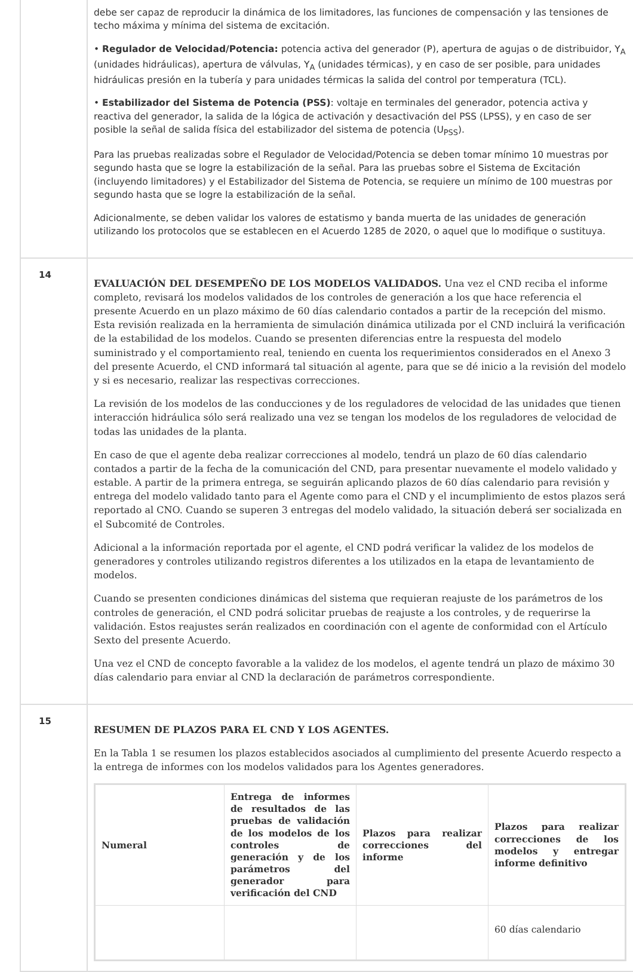| | debe ser capaz de reproducir la dinámica de los limitadores, las funciones de compensación y las tensiones de techo máxima y mínima del sistema de excitación. • Regulador de Velocidad/Potencia: potencia activa del generador (P), apertura de agujas o de distribuidor, Y<sub>A</sub> (unidades hidráulicas), apertura de válvulas, Y<sub>A</sub> (unidades térmicas), y en caso de ser posible, para unidades hidráulicas presión en la tubería y para unidades térmicas la salida del control por temperatura (TCL). • Estabilizador del Sistema de Potencia (PSS) : voltaje en terminales del generador, potencia activa y reactiva del generador, la salida de la lógica de activación y desactivación del PSS (LPSS), y en caso de ser posible la señal de salida física del estabilizador del sistema de potencia (U<sub>PSS</sub>). Para las pruebas realizadas sobre el Regulador de Velocidad/Potencia se deben tomar mínimo 10 muestras por segundo hasta que se logre la estabilización de la señal. Para las pruebas sobre el Sistema de Excitación (incluyendo limitadores) y el Estabilizador del Sistema de Potencia, se requiere un mínimo de 100 muestras por segundo hasta que se logre la estabilización de la señal. Adicionalmente, se deben validar los valores de estatismo y banda muerta de las unidades de generación utilizando los protocolos que se establecen en el Acuerdo 1285 de 2020, o aquel que lo modifique o sustituya. |
| 14 | EVALUACIÓN DEL DESEMPEÑO DE LOS MODELOS VALIDADOS. Una vez el CND reciba el informe completo, revisará los modelos validados de los controles de generación a los que hace referencia el presente Acuerdo en un plazo máximo de 60 días calendario contados a partir de la recepción del mismo. Esta revisión realizada en la herramienta de simulación dinámica utilizada por el CND incluirá la verificación de la estabilidad de los modelos. Cuando se presenten diferencias entre la respuesta del modelo suministrado y el comportamiento real, teniendo en cuenta los requerimientos considerados en el Anexo 3 del presente Acuerdo, el CND informará tal situación al agente, para que se dé inicio a la revisión del modelo y si es necesario, realizar las respectivas correcciones. La revisión de los modelos de las conducciones y de los reguladores de velocidad de las unidades que tienen interacción hidráulica sólo será realizado una vez se tengan los modelos de los reguladores de velocidad de todas las unidades de la planta. En caso de que el agente deba realizar correcciones al modelo, tendrá un plazo de 60 días calendario contados a partir de la fecha de la comunicación del CND, para presentar nuevamente el modelo validado y estable. A partir de la primera entrega, se seguirán aplicando plazos de 60 días calendario para revisión y entrega del modelo validado tanto para el Agente como para el CND y el incumplimiento de estos plazos será reportado al CNO. Cuando se superen 3 entregas del modelo validado, la situación deberá ser socializada en el Subcomité de Controles. Adicional a la información reportada por el agente, el CND podrá verificar la validez de los modelos de generadores y controles utilizando registros diferentes a los utilizados en la etapa de levantamiento de modelos. Cuando se presenten condiciones dinámicas del sistema que requieran reajuste de los parámetros de los controles de generación, el CND podrá solicitar pruebas de reajuste a los controles, y de requerirse la validación. Estos reajustes serán realizados en coordinación con el agente de conformidad con el Artículo Sexto del presente Acuerdo. Una vez el CND de concepto favorable a la validez de los modelos, el agente tendrá un plazo de máximo 30 días calendario para enviar al CND la declaración de parámetros correspondiente. |
| 15 | RESUMEN DE PLAZOS PARA EL CND Y LOS AGENTES. En la Tabla 1 se resumen los plazos establecidos asociados al cumplimiento del presente Acuerdo respecto a la entrega de informes con los modelos validados para los Agentes generadores. / Numeral / Entrega de informes de resultados de las pruebas de validación de los modelos de los controles de generación y de los parámetros del generador para verificación del CND / Plazos para realizar correcciones del informe / Plazos para realizar correcciones de los modelos y entregar informe definitivo / / --- / --- / --- / --- / / / / / 60 días calendario / |